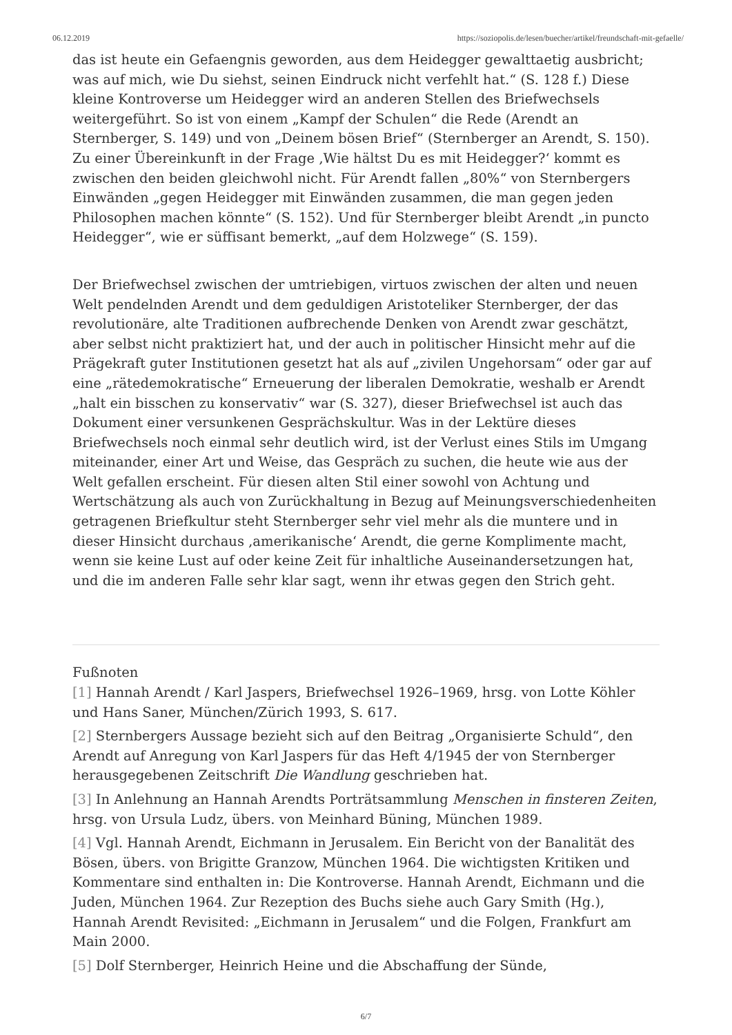06.12.2019 https://soziopolis.de/lesen/buecher/artikel/freundschaft-mit-gefaelle/
das ist heute ein Gefaengnis geworden, aus dem Heidegger gewalttaetig ausbricht; was auf mich, wie Du siehst, seinen Eindruck nicht verfehlt hat.“ (S. 128 f.) Diese kleine Kontroverse um Heidegger wird an anderen Stellen des Briefwechsels weitergeführt. So ist von einem „Kampf der Schulen“ die Rede (Arendt an Sternberger, S. 149) und von „Deinem bösen Brief“ (Sternberger an Arendt, S. 150). Zu einer Übereinkunft in der Frage ‚Wie hältst Du es mit Heidegger?‘ kommt es zwischen den beiden gleichwohl nicht. Für Arendt fallen „80%“ von Sternbergers Einwänden „gegen Heidegger mit Einwänden zusammen, die man gegen jeden Philosophen machen könnte“ (S. 152). Und für Sternberger bleibt Arendt „in puncto Heidegger“, wie er süffisant bemerkt, „auf dem Holzwege“ (S. 159).
Der Briefwechsel zwischen der umtriebigen, virtuos zwischen der alten und neuen Welt pendelnden Arendt und dem geduldigen Aristoteliker Sternberger, der das revolutionäre, alte Traditionen aufbrechende Denken von Arendt zwar geschätzt, aber selbst nicht praktiziert hat, und der auch in politischer Hinsicht mehr auf die Prägekraft guter Institutionen gesetzt hat als auf „zivilen Ungehorsam“ oder gar auf eine „rätedemokratische“ Erneuerung der liberalen Demokratie, weshalb er Arendt „halt ein bisschen zu konservativ“ war (S. 327), dieser Briefwechsel ist auch das Dokument einer versunkenen Gesprächskultur. Was in der Lektüre dieses Briefwechsels noch einmal sehr deutlich wird, ist der Verlust eines Stils im Umgang miteinander, einer Art und Weise, das Gespräch zu suchen, die heute wie aus der Welt gefallen erscheint. Für diesen alten Stil einer sowohl von Achtung und Wertschätzung als auch von Zurückhaltung in Bezug auf Meinungsverschiedenheiten getragenen Briefkultur steht Sternberger sehr viel mehr als die muntere und in dieser Hinsicht durchaus ‚amerikanische‘ Arendt, die gerne Komplimente macht, wenn sie keine Lust auf oder keine Zeit für inhaltliche Auseinandersetzungen hat, und die im anderen Falle sehr klar sagt, wenn ihr etwas gegen den Strich geht.
Fußnoten
[1] Hannah Arendt / Karl Jaspers, Briefwechsel 1926–1969, hrsg. von Lotte Köhler und Hans Saner, München/Zürich 1993, S. 617.
[2] Sternbergers Aussage bezieht sich auf den Beitrag „Organisierte Schuld“, den Arendt auf Anregung von Karl Jaspers für das Heft 4/1945 der von Sternberger herausgegebenen Zeitschrift Die Wandlung geschrieben hat.
[3] In Anlehnung an Hannah Arendts Porträtsammlung Menschen in finsteren Zeiten, hrsg. von Ursula Ludz, übers. von Meinhard Büning, München 1989.
[4] Vgl. Hannah Arendt, Eichmann in Jerusalem. Ein Bericht von der Banalität des Bösen, übers. von Brigitte Granzow, München 1964. Die wichtigsten Kritiken und Kommentare sind enthalten in: Die Kontroverse. Hannah Arendt, Eichmann und die Juden, München 1964. Zur Rezeption des Buchs siehe auch Gary Smith (Hg.), Hannah Arendt Revisited: „Eichmann in Jerusalem“ und die Folgen, Frankfurt am Main 2000.
[5] Dolf Sternberger, Heinrich Heine und die Abschaffung der Sünde,
6/7